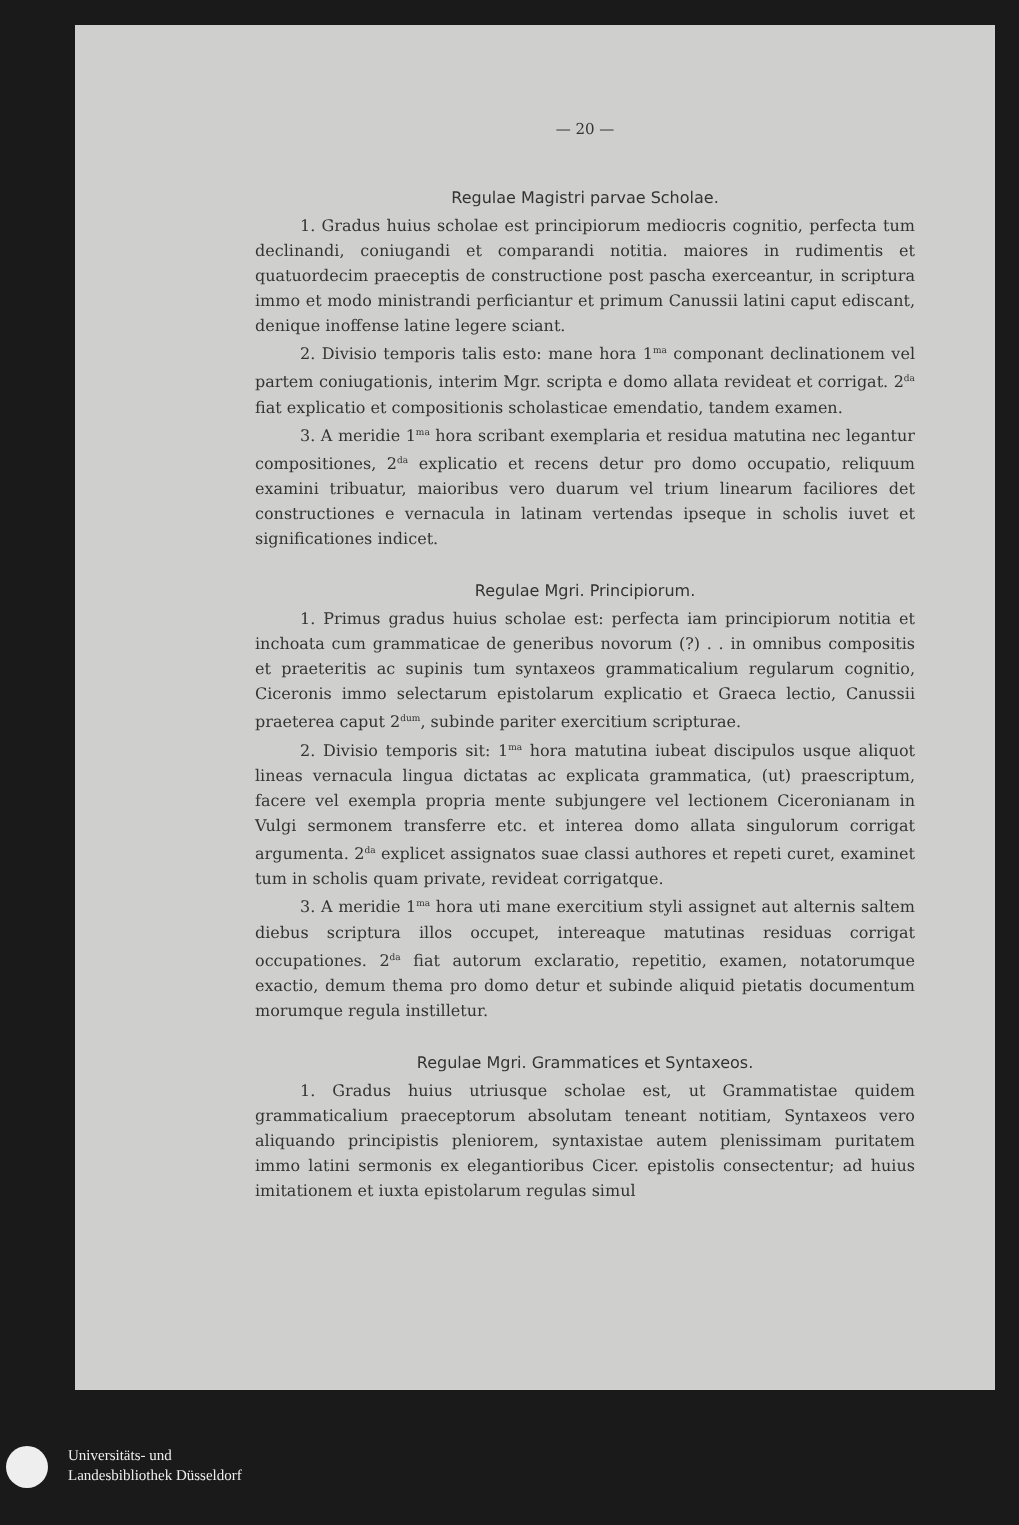— 20 —
Regulae Magistri parvae Scholae.
1. Gradus huius scholae est principiorum mediocris cognitio, perfecta tum declinandi, coniugandi et comparandi notitia. maiores in rudimentis et quatuordecim praeceptis de constructione post pascha exerceantur, in scriptura immo et modo ministrandi perficiantur et primum Canussii latini caput ediscant, denique inoffense latine legere sciant.
2. Divisio temporis talis esto: mane hora 1<sup>ma</sup> componant declinationem vel partem coniugationis, interim Mgr. scripta e domo allata revideat et corrigat. 2<sup>da</sup> fiat explicatio et compositionis scholasticae emendatio, tandem examen.
3. A meridie 1<sup>ma</sup> hora scribant exemplaria et residua matutina nec legantur compositiones, 2<sup>da</sup> explicatio et recens detur pro domo occupatio, reliquum examini tribuatur, maioribus vero duarum vel trium linearum faciliores det constructiones e vernacula in latinam vertendas ipseque in scholis iuvet et significationes indicet.
Regulae Mgri. Principiorum.
1. Primus gradus huius scholae est: perfecta iam principiorum notitia et inchoata cum grammaticae de generibus novorum (?) . . in omnibus compositis et praeteritis ac supinis tum syntaxeos grammaticalium regularum cognitio, Ciceronis immo selectarum epistolarum explicatio et Graeca lectio, Canussii praeterea caput 2<sup>dum</sup>, subinde pariter exercitium scripturae.
2. Divisio temporis sit: 1<sup>ma</sup> hora matutina iubeat discipulos usque aliquot lineas vernacula lingua dictatas ac explicata grammatica, (ut) praescriptum, facere vel exempla propria mente subjungere vel lectionem Ciceronianam in Vulgi sermonem transferre etc. et interea domo allata singulorum corrigat argumenta. 2<sup>da</sup> explicet assignatos suae classi authores et repeti curet, examinet tum in scholis quam private, revideat corrigatque.
3. A meridie 1<sup>ma</sup> hora uti mane exercitium styli assignet aut alternis saltem diebus scriptura illos occupet, intereaque matutinas residuas corrigat occupationes. 2<sup>da</sup> fiat autorum exclaratio, repetitio, examen, notatorumque exactio, demum thema pro domo detur et subinde aliquid pietatis documentum morumque regula instilletur.
Regulae Mgri. Grammatices et Syntaxeos.
1. Gradus huius utriusque scholae est, ut Grammatistae quidem grammaticalium praeceptorum absolutam teneant notitiam, Syntaxeos vero aliquando principistis pleniorem, syntaxistae autem plenissimam puritatem immo latini sermonis ex elegantioribus Cicer. epistolis consectentur; ad huius imitationem et iuxta epistolarum regulas simul
Universitäts- und
Landesbibliothek Düsseldorf